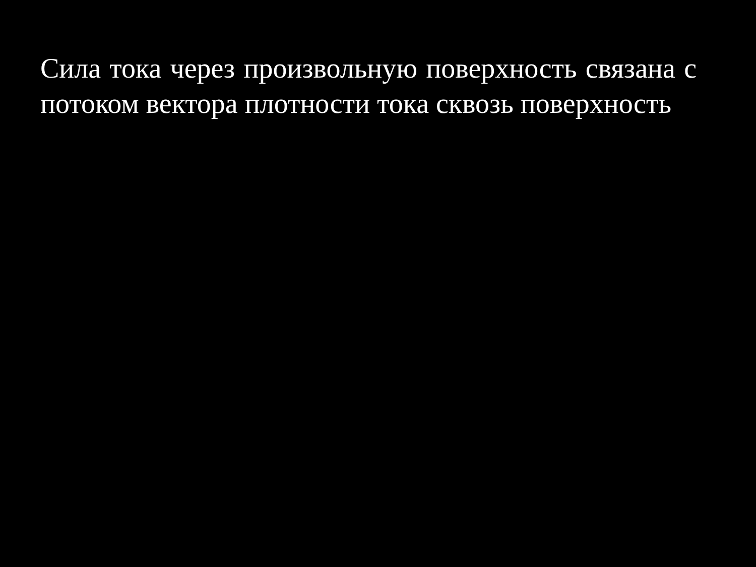Сила тока через произвольную поверхность связана с потоком вектора плотности тока сквозь поверхность